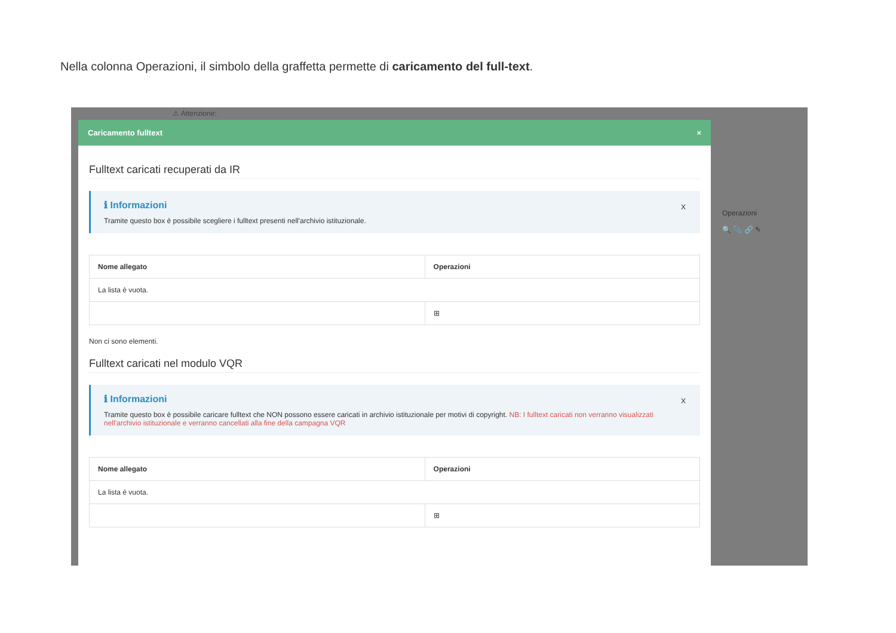Nella colonna Operazioni, il simbolo della graffetta permette di caricamento del full-text.
⚠ Attenzione:
Operazioni
🔍 📎 🔗 ✎
Caricamento fulltext ×
Fulltext caricati recuperati da IR
ℹ Informazioni X
Tramite questo box è possibile scegliere i fulltext presenti nell'archivio istituzionale.
| Nome allegato | Operazioni |
| --- | --- |
| La lista è vuota. | |
| | ⊞ |
Non ci sono elementi.
Fulltext caricati nel modulo VQR
ℹ Informazioni X
Tramite questo box è possibile caricare fulltext che NON possono essere caricati in archivio istituzionale per motivi di copyright. NB: I fulltext caricati non verranno visualizzati nell'archivio istituzionale e verranno cancellati alla fine della campagna VQR
| Nome allegato | Operazioni |
| --- | --- |
| La lista è vuota. | |
| | ⊞ |